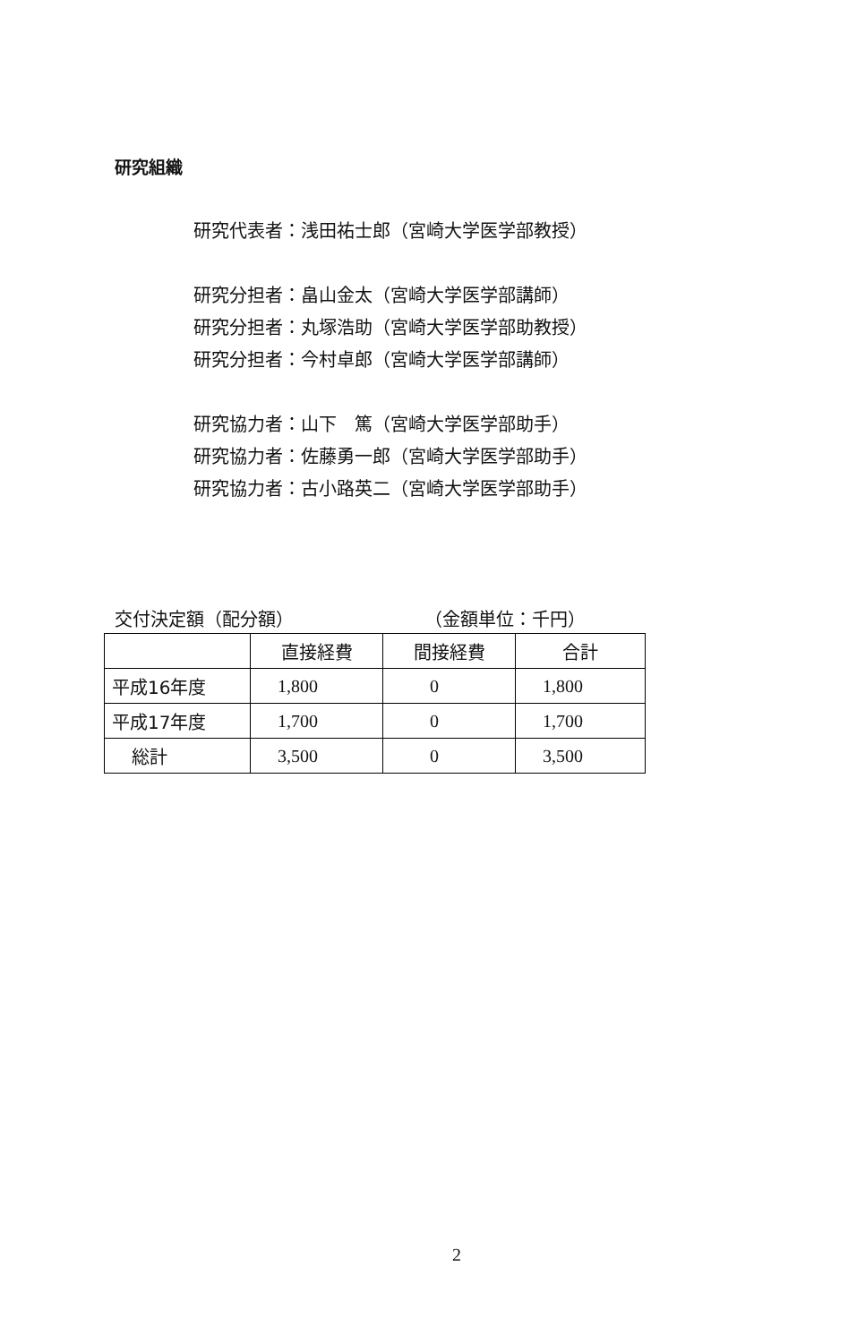研究組織
研究代表者：浅田祐士郎（宮崎大学医学部教授）
研究分担者：畠山金太（宮崎大学医学部講師）
研究分担者：丸塚浩助（宮崎大学医学部助教授）
研究分担者：今村卓郎（宮崎大学医学部講師）
研究協力者：山下　篤（宮崎大学医学部助手）
研究協力者：佐藤勇一郎（宮崎大学医学部助手）
研究協力者：古小路英二（宮崎大学医学部助手）
交付決定額（配分額） （金額単位：千円）
| | 直接経費 | 間接経費 | 合計 |
| --- | --- | --- | --- |
| 平成16年度 | 1,800 | 0 | 1,800 |
| 平成17年度 | 1,700 | 0 | 1,700 |
| 総計 | 3,500 | 0 | 3,500 |
2